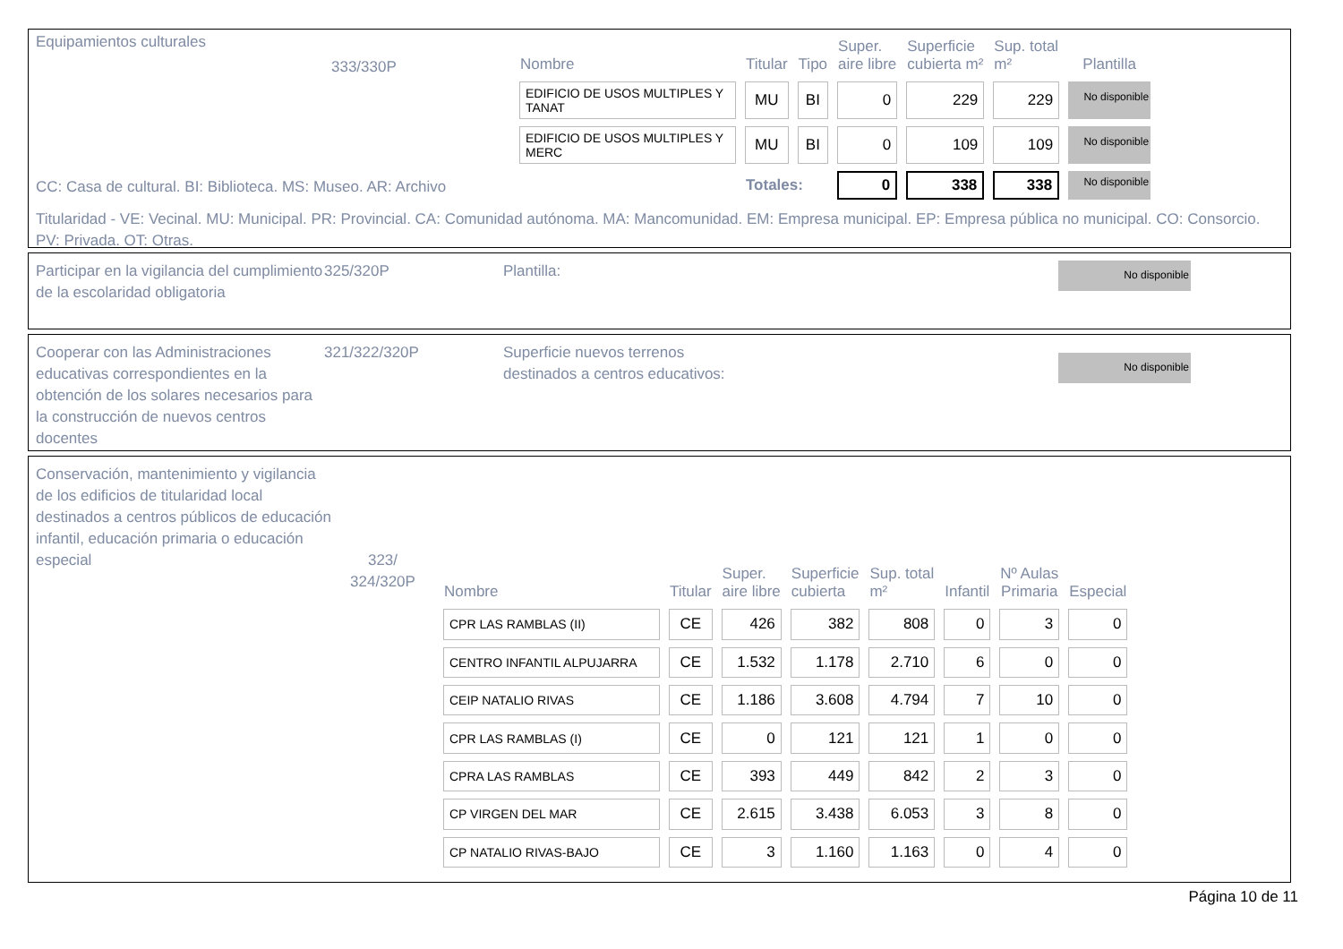Equipamientos culturales
333/330P
| Nombre | Titular | Tipo | Super. aire libre | Superficie cubierta m² | Sup. total m² | Plantilla |
| --- | --- | --- | --- | --- | --- | --- |
| EDIFICIO DE USOS MULTIPLES Y TANAT | MU | BI | 0 | 229 | 229 | No disponible |
| EDIFICIO DE USOS MULTIPLES Y MERC | MU | BI | 0 | 109 | 109 | No disponible |
| | Totales: | | 0 | 338 | 338 | No disponible |
CC: Casa de cultural. BI: Biblioteca. MS: Museo. AR: Archivo
Titularidad - VE: Vecinal. MU: Municipal. PR: Provincial. CA: Comunidad autónoma. MA: Mancomunidad. EM: Empresa municipal. EP: Empresa pública no municipal. CO: Consorcio. PV: Privada. OT: Otras.
Participar en la vigilancia del cumplimiento de la escolaridad obligatoria
325/320P Plantilla:
No disponible
Cooperar con las Administraciones educativas correspondientes en la obtención de los solares necesarios para la construcción de nuevos centros docentes
321/322/320P Superficie nuevos terrenos
destinados a centros educativos:
No disponible
Conservación, mantenimiento y vigilancia de los edificios de titularidad local destinados a centros públicos de educación infantil, educación primaria o educación especial
323/
324/320P
| Nombre | Titular | Super. aire libre | Superficie cubierta | Sup. total m² | Infantil | Nº Aulas Primaria | Especial |
| --- | --- | --- | --- | --- | --- | --- | --- |
| CPR LAS RAMBLAS (II) | CE | 426 | 382 | 808 | 0 | 3 | 0 |
| CENTRO INFANTIL ALPUJARRA | CE | 1.532 | 1.178 | 2.710 | 6 | 0 | 0 |
| CEIP NATALIO RIVAS | CE | 1.186 | 3.608 | 4.794 | 7 | 10 | 0 |
| CPR LAS RAMBLAS (I) | CE | 0 | 121 | 121 | 1 | 0 | 0 |
| CPRA LAS RAMBLAS | CE | 393 | 449 | 842 | 2 | 3 | 0 |
| CP VIRGEN DEL MAR | CE | 2.615 | 3.438 | 6.053 | 3 | 8 | 0 |
| CP NATALIO RIVAS-BAJO | CE | 3 | 1.160 | 1.163 | 0 | 4 | 0 |
Página 10 de 11